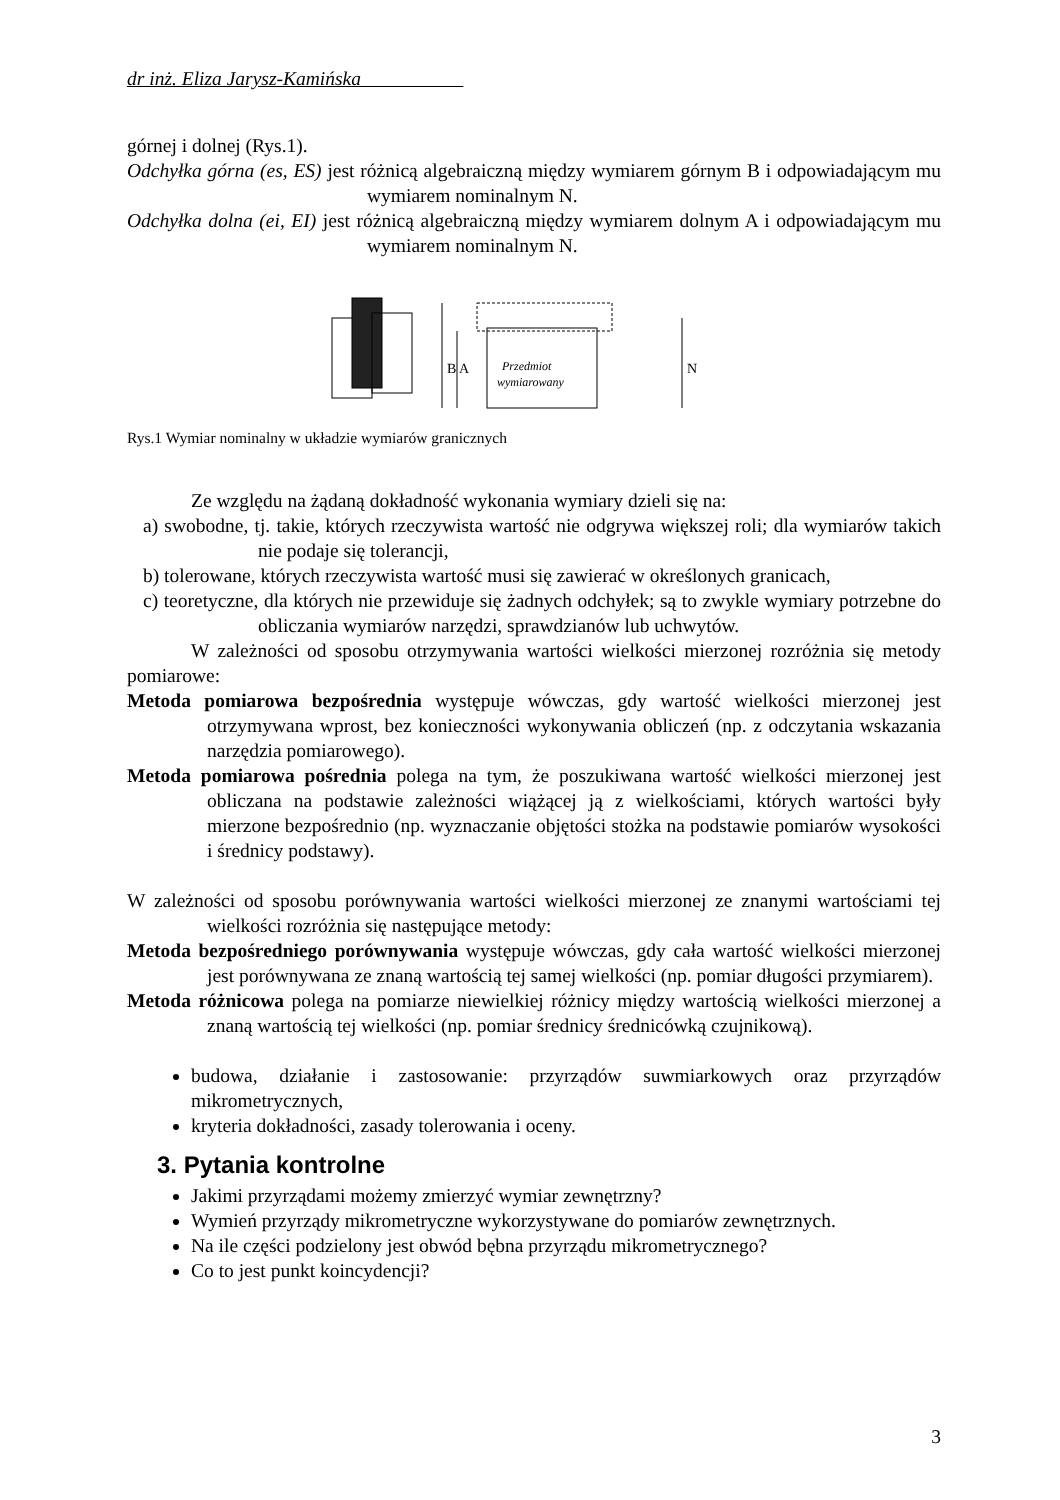dr inż. Eliza Jarysz-Kamińska
górnej i dolnej (Rys.1).
Odchyłka górna (es, ES) jest różnicą algebraiczną między wymiarem górnym B i odpowiadającym mu wymiarem nominalnym N.
Odchyłka dolna (ei, EI) jest różnicą algebraiczną między wymiarem dolnym A i odpowiadającym mu wymiarem nominalnym N.
Przedmiot
wymiarowany
B A
N
Rys.1 Wymiar nominalny w układzie wymiarów granicznych
Ze względu na żądaną dokładność wykonania wymiary dzieli się na:
a) swobodne, tj. takie, których rzeczywista wartość nie odgrywa większej roli; dla wymiarów takich nie podaje się tolerancji,
b) tolerowane, których rzeczywista wartość musi się zawierać w określonych granicach,
c) teoretyczne, dla których nie przewiduje się żadnych odchyłek; są to zwykle wymiary potrzebne do obliczania wymiarów narzędzi, sprawdzianów lub uchwytów.
W zależności od sposobu otrzymywania wartości wielkości mierzonej rozróżnia się metody pomiarowe:
Metoda pomiarowa bezpośrednia występuje wówczas, gdy wartość wielkości mierzonej jest otrzymywana wprost, bez konieczności wykonywania obliczeń (np. z odczytania wskazania narzędzia pomiarowego).
Metoda pomiarowa pośrednia polega na tym, że poszukiwana wartość wielkości mierzonej jest obliczana na podstawie zależności wiążącej ją z wielkościami, których wartości były mierzone bezpośrednio (np. wyznaczanie objętości stożka na podstawie pomiarów wysokości i średnicy podstawy).
W zależności od sposobu porównywania wartości wielkości mierzonej ze znanymi wartościami tej wielkości rozróżnia się następujące metody:
Metoda bezpośredniego porównywania występuje wówczas, gdy cała wartość wielkości mierzonej jest porównywana ze znaną wartością tej samej wielkości (np. pomiar długości przymiarem).
Metoda różnicowa polega na pomiarze niewielkiej różnicy między wartością wielkości mierzonej a znaną wartością tej wielkości (np. pomiar średnicy średnicówką czujnikową).
budowa, działanie i zastosowanie: przyrządów suwmiarkowych oraz przyrządów mikrometrycznych,
kryteria dokładności, zasady tolerowania i oceny.
3. Pytania kontrolne
Jakimi przyrządami możemy zmierzyć wymiar zewnętrzny?
Wymień przyrządy mikrometryczne wykorzystywane do pomiarów zewnętrznych.
Na ile części podzielony jest obwód bębna przyrządu mikrometrycznego?
Co to jest punkt koincydencji?
3